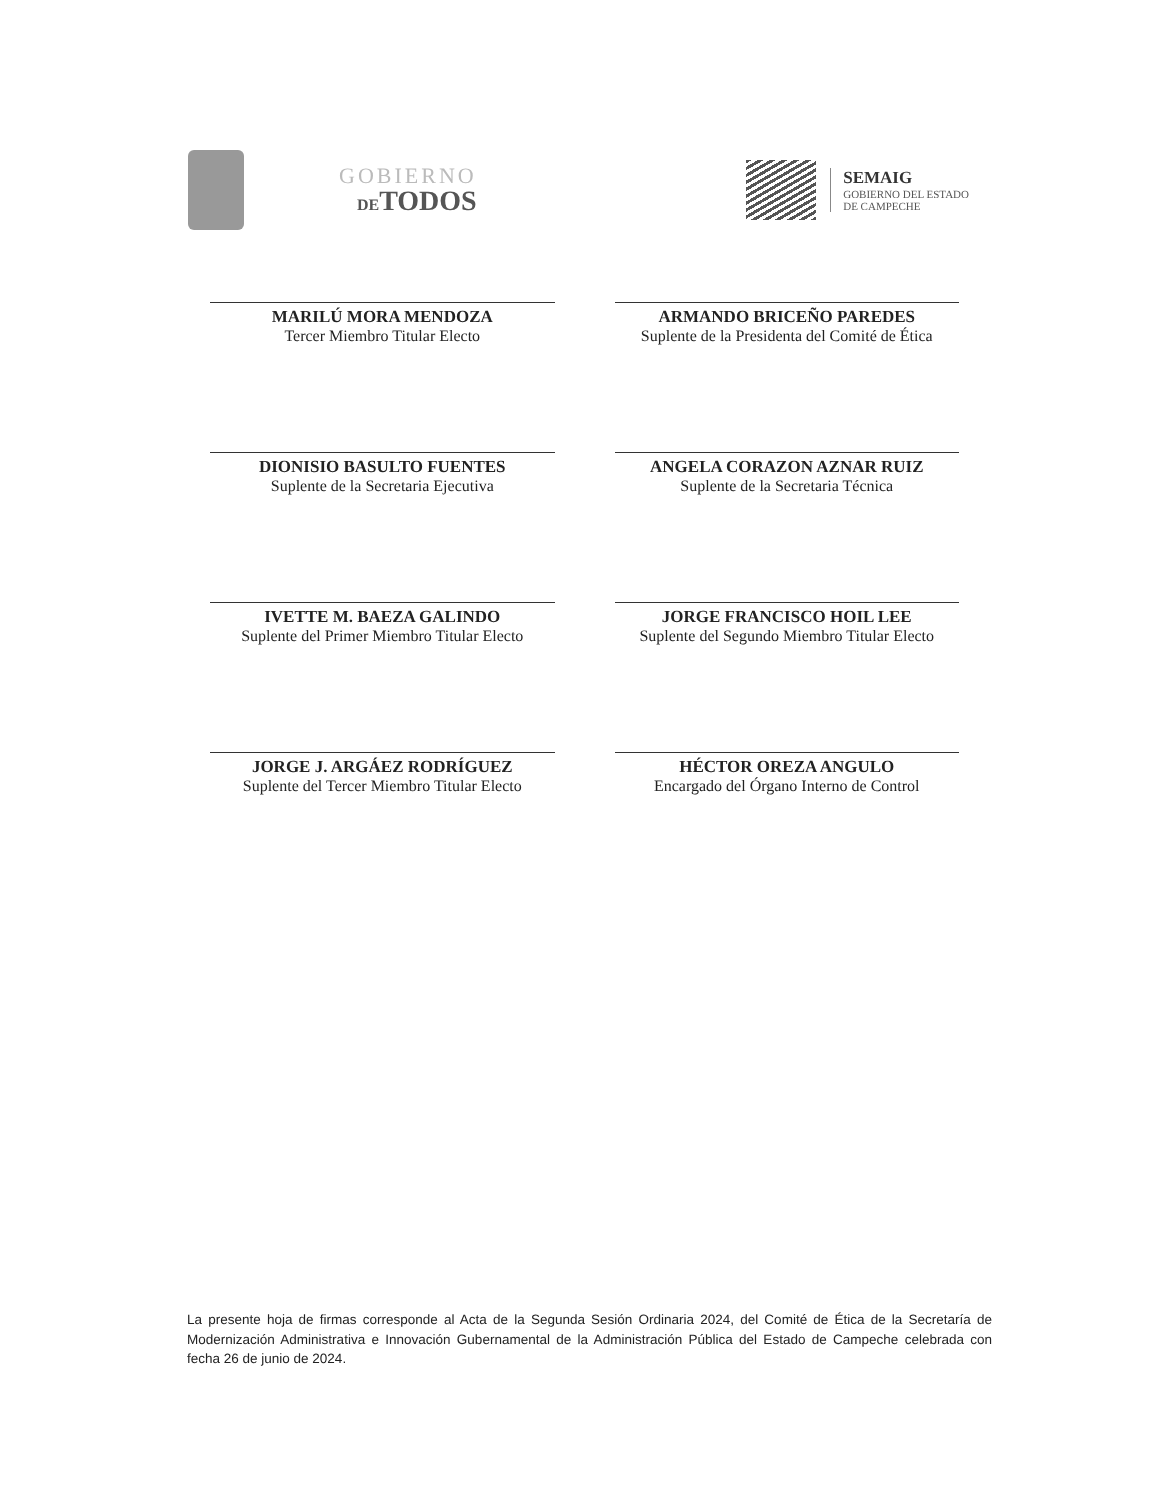GOBIERNO
DETODOS
SEMAIG
GOBIERNO DEL ESTADO
DE CAMPECHE
MARILÚ MORA MENDOZA
Tercer Miembro Titular Electo
ARMANDO BRICEÑO PAREDES
Suplente de la Presidenta del Comité de Ética
DIONISIO BASULTO FUENTES
Suplente de la Secretaria Ejecutiva
ANGELA CORAZON AZNAR RUIZ
Suplente de la Secretaria Técnica
IVETTE M. BAEZA GALINDO
Suplente del Primer Miembro Titular Electo
JORGE FRANCISCO HOIL LEE
Suplente del Segundo Miembro Titular Electo
JORGE J. ARGÁEZ RODRÍGUEZ
Suplente del Tercer Miembro Titular Electo
HÉCTOR OREZA ANGULO
Encargado del Órgano Interno de Control
La presente hoja de firmas corresponde al Acta de la Segunda Sesión Ordinaria 2024, del Comité de Ética de la Secretaría de Modernización Administrativa e Innovación Gubernamental de la Administración Pública del Estado de Campeche celebrada con fecha 26 de junio de 2024.